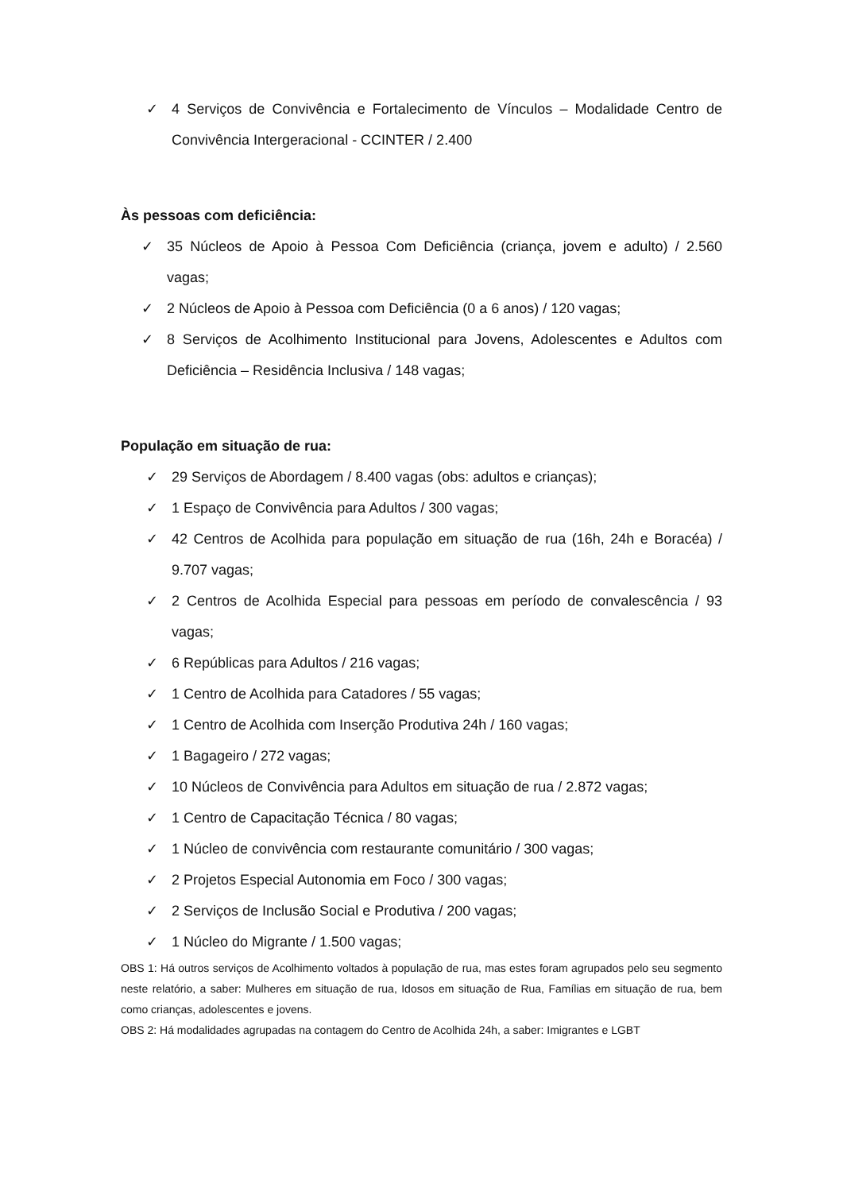✓ 4 Serviços de Convivência e Fortalecimento de Vínculos – Modalidade Centro de Convivência Intergeracional - CCINTER / 2.400
Às pessoas com deficiência:
✓ 35 Núcleos de Apoio à Pessoa Com Deficiência (criança, jovem e adulto) / 2.560 vagas;
✓ 2 Núcleos de Apoio à Pessoa com Deficiência (0 a 6 anos) / 120 vagas;
✓ 8 Serviços de Acolhimento Institucional para Jovens, Adolescentes e Adultos com Deficiência – Residência Inclusiva / 148 vagas;
População em situação de rua:
✓ 29 Serviços de Abordagem / 8.400 vagas (obs: adultos e crianças);
✓ 1 Espaço de Convivência para Adultos / 300 vagas;
✓ 42 Centros de Acolhida para população em situação de rua (16h, 24h e Boracéa) / 9.707 vagas;
✓ 2 Centros de Acolhida Especial para pessoas em período de convalescência / 93 vagas;
✓ 6 Repúblicas para Adultos / 216 vagas;
✓ 1 Centro de Acolhida para Catadores / 55 vagas;
✓ 1 Centro de Acolhida com Inserção Produtiva 24h / 160 vagas;
✓ 1 Bagageiro / 272 vagas;
✓ 10 Núcleos de Convivência para Adultos em situação de rua / 2.872 vagas;
✓ 1 Centro de Capacitação Técnica / 80 vagas;
✓ 1 Núcleo de convivência com restaurante comunitário / 300 vagas;
✓ 2 Projetos Especial Autonomia em Foco / 300 vagas;
✓ 2 Serviços de Inclusão Social e Produtiva / 200 vagas;
✓ 1 Núcleo do Migrante / 1.500 vagas;
OBS 1: Há outros serviços de Acolhimento voltados à população de rua, mas estes foram agrupados pelo seu segmento neste relatório, a saber: Mulheres em situação de rua, Idosos em situação de Rua, Famílias em situação de rua, bem como crianças, adolescentes e jovens.
OBS 2: Há modalidades agrupadas na contagem do Centro de Acolhida 24h, a saber: Imigrantes e LGBT